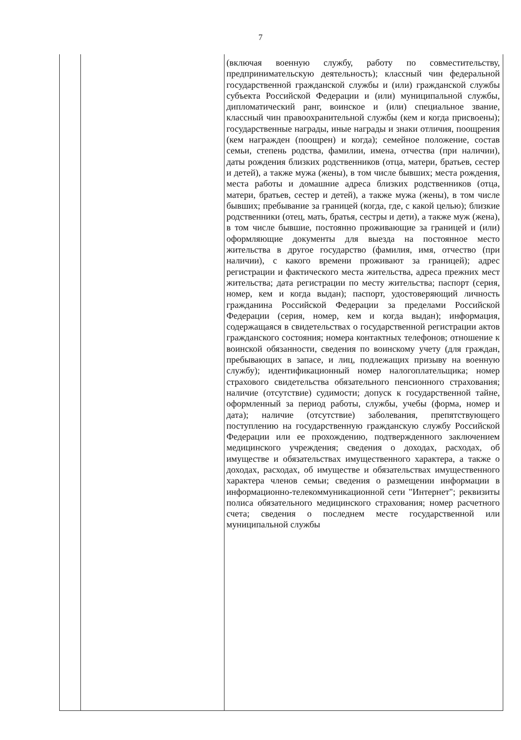7
| | | (включая военную службу, работу по совместительству, предпринимательскую деятельность); классный чин федеральной государственной гражданской службы и (или) гражданской службы субъекта Российской Федерации и (или) муниципальной службы, дипломатический ранг, воинское и (или) специальное звание, классный чин правоохранительной службы (кем и когда присвоены); государственные награды, иные награды и знаки отличия, поощрения (кем награжден (поощрен) и когда); семейное положение, состав семьи, степень родства, фамилии, имена, отчества (при наличии), даты рождения близких родственников (отца, матери, братьев, сестер и детей), а также мужа (жены), в том числе бывших; места рождения, места работы и домашние адреса близких родственников (отца, матери, братьев, сестер и детей), а также мужа (жены), в том числе бывших; пребывание за границей (когда, где, с какой целью); близкие родственники (отец, мать, братья, сестры и дети), а также муж (жена), в том числе бывшие, постоянно проживающие за границей и (или) оформляющие документы для выезда на постоянное место жительства в другое государство (фамилия, имя, отчество (при наличии), с какого времени проживают за границей); адрес регистрации и фактического места жительства, адреса прежних мест жительства; дата регистрации по месту жительства; паспорт (серия, номер, кем и когда выдан); паспорт, удостоверяющий личность гражданина Российской Федерации за пределами Российской Федерации (серия, номер, кем и когда выдан); информация, содержащаяся в свидетельствах о государственной регистрации актов гражданского состояния; номера контактных телефонов; отношение к воинской обязанности, сведения по воинскому учету (для граждан, пребывающих в запасе, и лиц, подлежащих призыву на военную службу); идентификационный номер налогоплательщика; номер страхового свидетельства обязательного пенсионного страхования; наличие (отсутствие) судимости; допуск к государственной тайне, оформленный за период работы, службы, учебы (форма, номер и дата); наличие (отсутствие) заболевания, препятствующего поступлению на государственную гражданскую службу Российской Федерации или ее прохождению, подтвержденного заключением медицинского учреждения; сведения о доходах, расходах, об имуществе и обязательствах имущественного характера, а также о доходах, расходах, об имуществе и обязательствах имущественного характера членов семьи; сведения о размещении информации в информационно-телекоммуникационной сети "Интернет"; реквизиты полиса обязательного медицинского страхования; номер расчетного счета; сведения о последнем месте государственной или муниципальной службы |